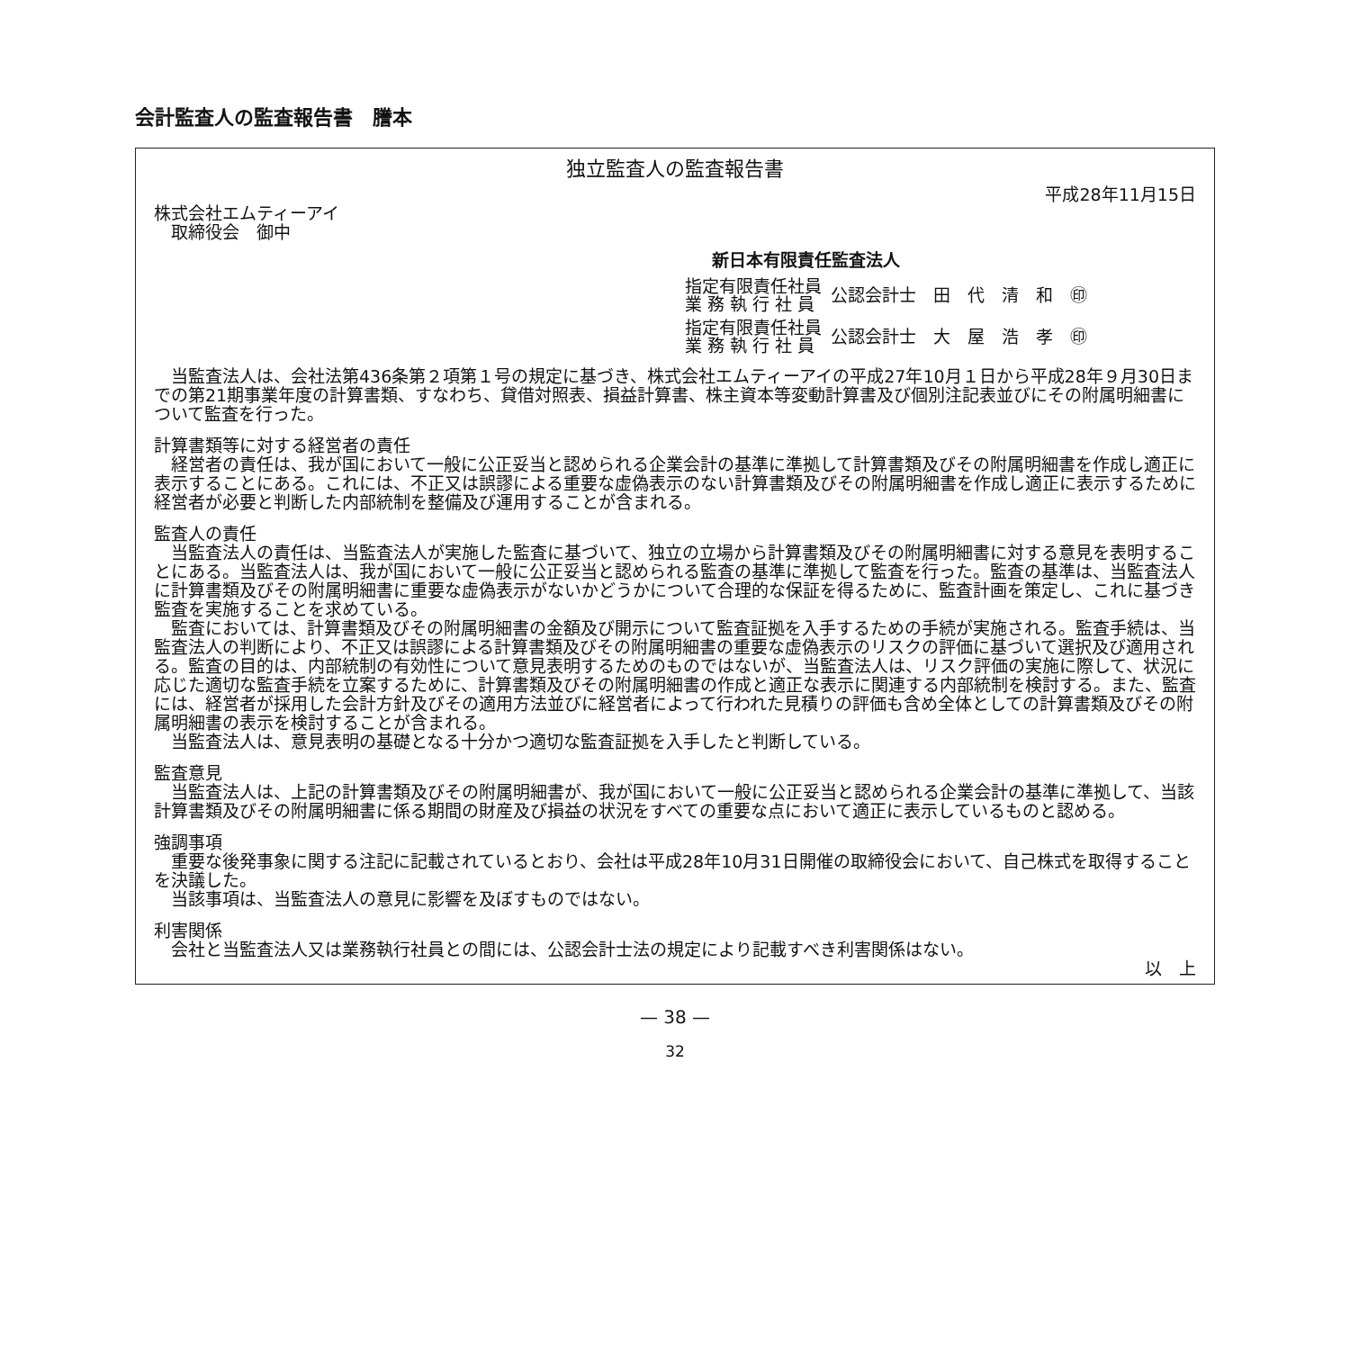会計監査人の監査報告書　謄本
独立監査人の監査報告書
平成28年11月15日
株式会社エムティーアイ
　取締役会　御中
新日本有限責任監査法人
指定有限責任社員
業 務 執 行 社 員
公認会計士　田　代　清　和　㊞
指定有限責任社員
業 務 執 行 社 員
公認会計士　大　屋　浩　孝　㊞
当監査法人は、会社法第436条第２項第１号の規定に基づき、株式会社エムティーアイの平成27年10月１日から平成28年９月30日までの第21期事業年度の計算書類、すなわち、貸借対照表、損益計算書、株主資本等変動計算書及び個別注記表並びにその附属明細書について監査を行った。
計算書類等に対する経営者の責任
経営者の責任は、我が国において一般に公正妥当と認められる企業会計の基準に準拠して計算書類及びその附属明細書を作成し適正に表示することにある。これには、不正又は誤謬による重要な虚偽表示のない計算書類及びその附属明細書を作成し適正に表示するために経営者が必要と判断した内部統制を整備及び運用することが含まれる。
監査人の責任
当監査法人の責任は、当監査法人が実施した監査に基づいて、独立の立場から計算書類及びその附属明細書に対する意見を表明することにある。当監査法人は、我が国において一般に公正妥当と認められる監査の基準に準拠して監査を行った。監査の基準は、当監査法人に計算書類及びその附属明細書に重要な虚偽表示がないかどうかについて合理的な保証を得るために、監査計画を策定し、これに基づき監査を実施することを求めている。
監査においては、計算書類及びその附属明細書の金額及び開示について監査証拠を入手するための手続が実施される。監査手続は、当監査法人の判断により、不正又は誤謬による計算書類及びその附属明細書の重要な虚偽表示のリスクの評価に基づいて選択及び適用される。監査の目的は、内部統制の有効性について意見表明するためのものではないが、当監査法人は、リスク評価の実施に際して、状況に応じた適切な監査手続を立案するために、計算書類及びその附属明細書の作成と適正な表示に関連する内部統制を検討する。また、監査には、経営者が採用した会計方針及びその適用方法並びに経営者によって行われた見積りの評価も含め全体としての計算書類及びその附属明細書の表示を検討することが含まれる。
当監査法人は、意見表明の基礎となる十分かつ適切な監査証拠を入手したと判断している。
監査意見
当監査法人は、上記の計算書類及びその附属明細書が、我が国において一般に公正妥当と認められる企業会計の基準に準拠して、当該計算書類及びその附属明細書に係る期間の財産及び損益の状況をすべての重要な点において適正に表示しているものと認める。
強調事項
重要な後発事象に関する注記に記載されているとおり、会社は平成28年10月31日開催の取締役会において、自己株式を取得することを決議した。
当該事項は、当監査法人の意見に影響を及ぼすものではない。
利害関係
会社と当監査法人又は業務執行社員との間には、公認会計士法の規定により記載すべき利害関係はない。
以　上
— 38 —
32